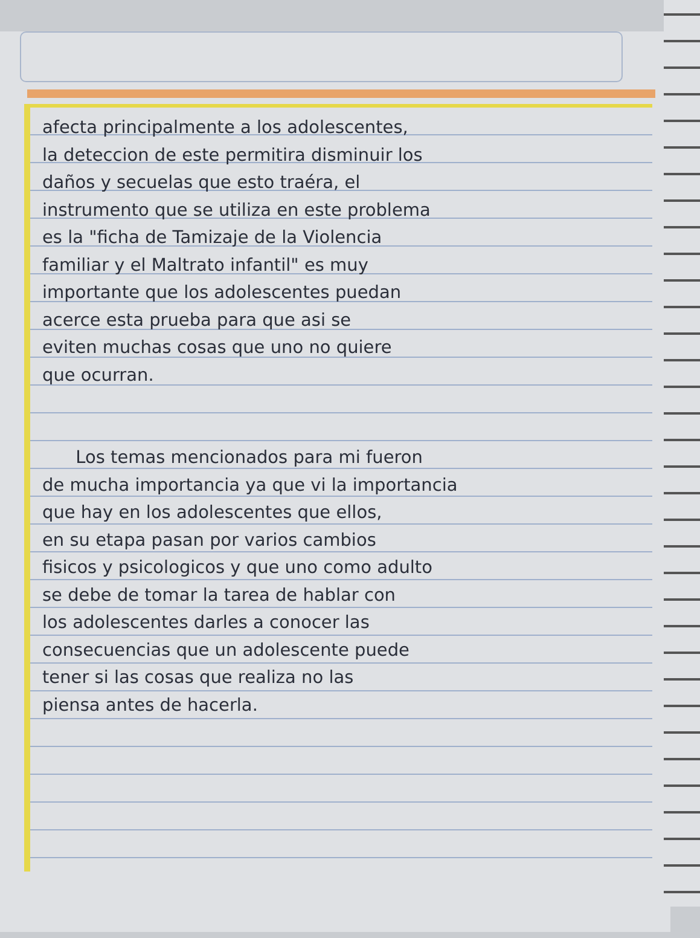afecta principalmente a los adolescentes,
la deteccion de este permitira disminuir los
daños y secuelas que esto traéra, el
instrumento que se utiliza en este problema
es la "ficha de Tamizaje de la Violencia
familiar y el Maltrato infantil" es muy
importante que los adolescentes puedan
acerce esta prueba para que asi se
eviten muchas cosas que uno no quiere
que ocurran.
Los temas mencionados para mi fueron
de mucha importancia ya que vi la importancia
que hay en los adolescentes que ellos,
en su etapa pasan por varios cambios
fisicos y psicologicos y que uno como adulto
se debe de tomar la tarea de hablar con
los adolescentes darles a conocer las
consecuencias que un adolescente puede
tener si las cosas que realiza no las
piensa antes de hacerla.